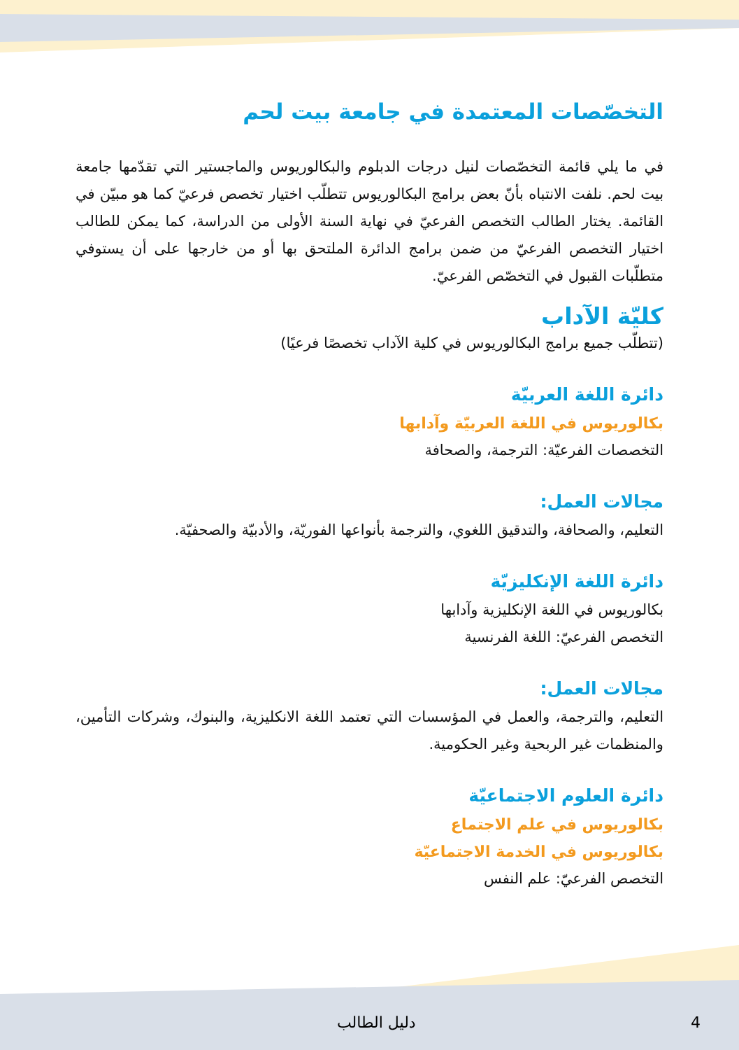التخصّصات المعتمدة في جامعة بيت لحم
في ما يلي قائمة التخصّصات لنيل درجات الدبلوم والبكالوريوس والماجستير التي تقدّمها جامعة بيت لحم. نلفت الانتباه بأنّ بعض برامج البكالوريوس تتطلّب اختيار تخصص فرعيّ كما هو مبيّن في القائمة. يختار الطالب التخصص الفرعيّ في نهاية السنة الأولى من الدراسة، كما يمكن للطالب اختيار التخصص الفرعيّ من ضمن برامج الدائرة الملتحق بها أو من خارجها على أن يستوفي متطلّبات القبول في التخصّص الفرعيّ.
كليّة الآداب
(تتطلّب جميع برامج البكالوريوس في كلية الآداب تخصصًا فرعيًا)
دائرة اللغة العربيّة
بكالوريوس في اللغة العربيّة وآدابها
التخصصات الفرعيّة: الترجمة، والصحافة
مجالات العمل:
التعليم، والصحافة، والتدقيق اللغوي، والترجمة بأنواعها الفوريّة، والأدبيّة والصحفيّة.
دائرة اللغة الإنكليزيّة
بكالوريوس في اللغة الإنكليزية وآدابها
التخصص الفرعيّ: اللغة الفرنسية
مجالات العمل:
التعليم، والترجمة، والعمل في المؤسسات التي تعتمد اللغة الانكليزية، والبنوك، وشركات التأمين، والمنظمات غير الربحية وغير الحكومية.
دائرة العلوم الاجتماعيّة
بكالوريوس في علم الاجتماع
بكالوريوس في الخدمة الاجتماعيّة
التخصص الفرعيّ: علم النفس
دليل الطالب 4